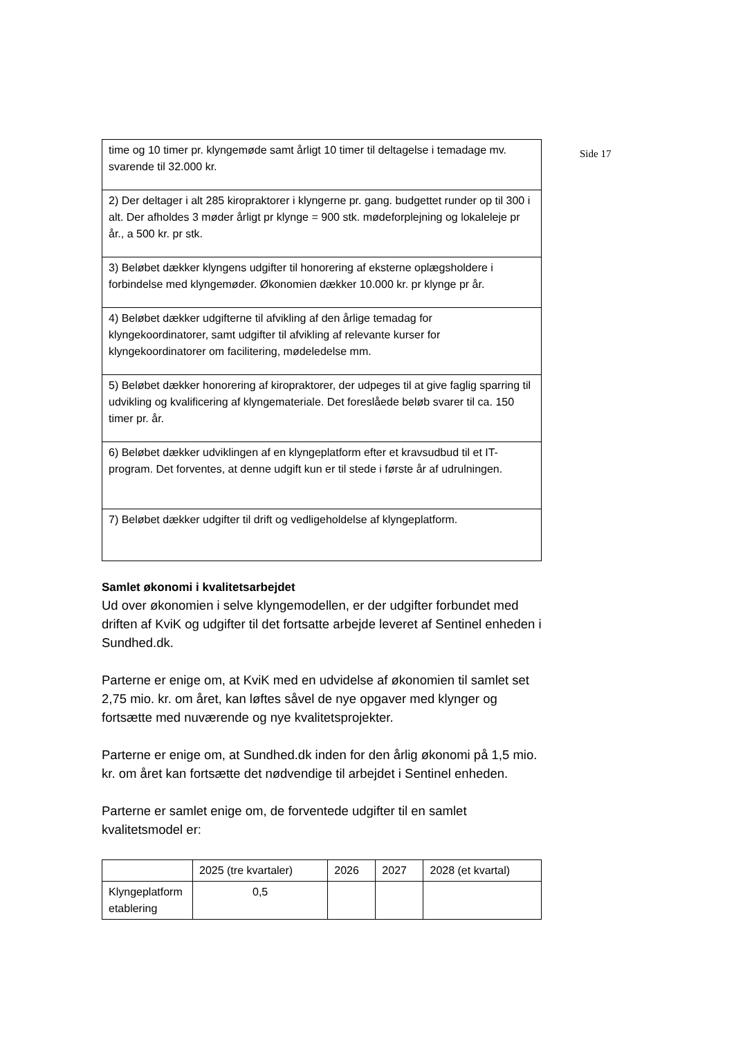Side 17
| time og 10 timer pr. klyngemøde samt årligt 10 timer til deltagelse i temadage mv. svarende til 32.000 kr. |
| 2) Der deltager i alt 285 kiropraktorer i klyngerne pr. gang. budgettet runder op til 300 i alt. Der afholdes 3 møder årligt pr klynge = 900 stk. mødeforplejning og lokaleleje pr år., a 500 kr. pr stk. |
| 3) Beløbet dækker klyngens udgifter til honorering af eksterne oplægsholdere i forbindelse med klyngemøder. Økonomien dækker 10.000 kr. pr klynge pr år. |
| 4) Beløbet dækker udgifterne til afvikling af den årlige temadag for klyngekoordinatorer, samt udgifter til afvikling af relevante kurser for klyngekoordinatorer om facilitering, mødeledelse mm. |
| 5) Beløbet dækker honorering af kiropraktorer, der udpeges til at give faglig sparring til udvikling og kvalificering af klyngemateriale. Det foreslåede beløb svarer til ca. 150 timer pr. år. |
| 6) Beløbet dækker udviklingen af en klyngeplatform efter et kravsudbud til et IT-program. Det forventes, at denne udgift kun er til stede i første år af udrulningen. |
| 7) Beløbet dækker udgifter til drift og vedligeholdelse af klyngeplatform. |
Samlet økonomi i kvalitetsarbejdet
Ud over økonomien i selve klyngemodellen, er der udgifter forbundet med driften af KviK og udgifter til det fortsatte arbejde leveret af Sentinel enheden i Sundhed.dk.
Parterne er enige om, at KviK med en udvidelse af økonomien til samlet set 2,75 mio. kr. om året, kan løftes såvel de nye opgaver med klynger og fortsætte med nuværende og nye kvalitetsprojekter.
Parterne er enige om, at Sundhed.dk inden for den årlig økonomi på 1,5 mio. kr. om året kan fortsætte det nødvendige til arbejdet i Sentinel enheden.
Parterne er samlet enige om, de forventede udgifter til en samlet kvalitetsmodel er:
| | 2025 (tre kvartaler) | 2026 | 2027 | 2028 (et kvartal) |
| Klyngeplatform etablering | 0,5 | | | |